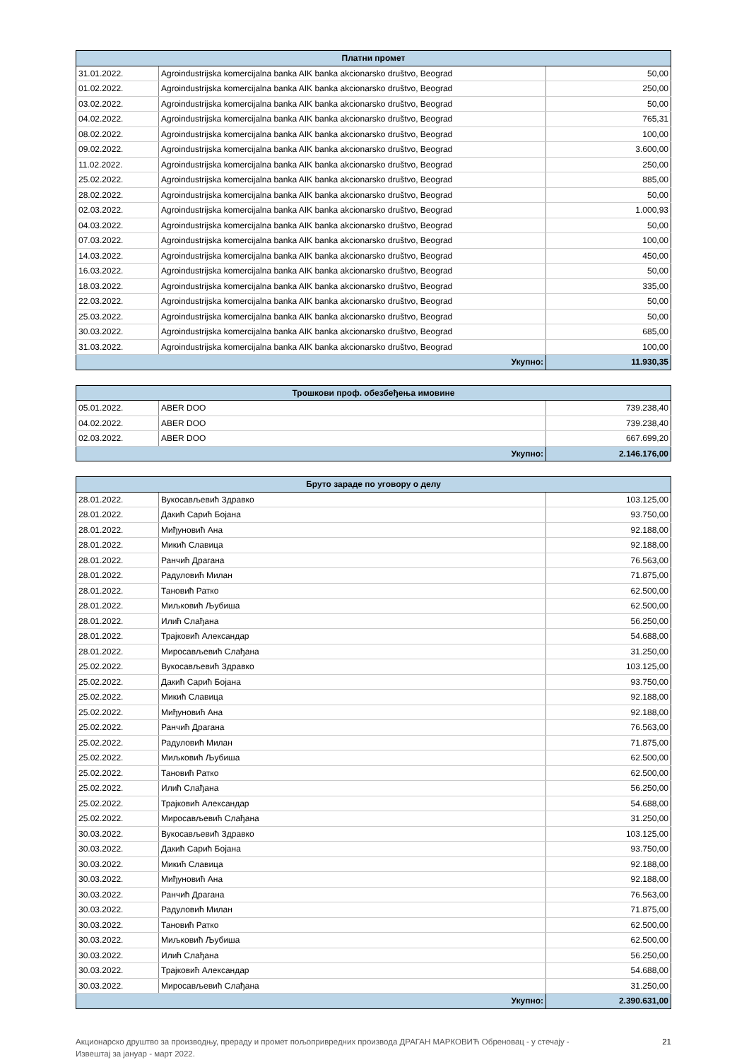| Платни промет | | |
| --- | --- | --- |
| 31.01.2022. | Agroindustrijska komercijalna banka AIK banka akcionarsko društvo, Beograd | 50,00 |
| 01.02.2022. | Agroindustrijska komercijalna banka AIK banka akcionarsko društvo, Beograd | 250,00 |
| 03.02.2022. | Agroindustrijska komercijalna banka AIK banka akcionarsko društvo, Beograd | 50,00 |
| 04.02.2022. | Agroindustrijska komercijalna banka AIK banka akcionarsko društvo, Beograd | 765,31 |
| 08.02.2022. | Agroindustrijska komercijalna banka AIK banka akcionarsko društvo, Beograd | 100,00 |
| 09.02.2022. | Agroindustrijska komercijalna banka AIK banka akcionarsko društvo, Beograd | 3.600,00 |
| 11.02.2022. | Agroindustrijska komercijalna banka AIK banka akcionarsko društvo, Beograd | 250,00 |
| 25.02.2022. | Agroindustrijska komercijalna banka AIK banka akcionarsko društvo, Beograd | 885,00 |
| 28.02.2022. | Agroindustrijska komercijalna banka AIK banka akcionarsko društvo, Beograd | 50,00 |
| 02.03.2022. | Agroindustrijska komercijalna banka AIK banka akcionarsko društvo, Beograd | 1.000,93 |
| 04.03.2022. | Agroindustrijska komercijalna banka AIK banka akcionarsko društvo, Beograd | 50,00 |
| 07.03.2022. | Agroindustrijska komercijalna banka AIK banka akcionarsko društvo, Beograd | 100,00 |
| 14.03.2022. | Agroindustrijska komercijalna banka AIK banka akcionarsko društvo, Beograd | 450,00 |
| 16.03.2022. | Agroindustrijska komercijalna banka AIK banka akcionarsko društvo, Beograd | 50,00 |
| 18.03.2022. | Agroindustrijska komercijalna banka AIK banka akcionarsko društvo, Beograd | 335,00 |
| 22.03.2022. | Agroindustrijska komercijalna banka AIK banka akcionarsko društvo, Beograd | 50,00 |
| 25.03.2022. | Agroindustrijska komercijalna banka AIK banka akcionarsko društvo, Beograd | 50,00 |
| 30.03.2022. | Agroindustrijska komercijalna banka AIK banka akcionarsko društvo, Beograd | 685,00 |
| 31.03.2022. | Agroindustrijska komercijalna banka AIK banka akcionarsko društvo, Beograd | 100,00 |
| Укупно: | | 11.930,35 |
| Трошкови проф. обезбеђења имовине | | |
| --- | --- | --- |
| 05.01.2022. | ABER DOO | 739.238,40 |
| 04.02.2022. | ABER DOO | 739.238,40 |
| 02.03.2022. | ABER DOO | 667.699,20 |
| Укупно: | | 2.146.176,00 |
| Бруто зараде по уговору о делу | | |
| --- | --- | --- |
| 28.01.2022. | Вукосављевић Здравко | 103.125,00 |
| 28.01.2022. | Дакић Сарић Бојана | 93.750,00 |
| 28.01.2022. | Миђуновић Ана | 92.188,00 |
| 28.01.2022. | Микић Славица | 92.188,00 |
| 28.01.2022. | Ранчић Драгана | 76.563,00 |
| 28.01.2022. | Радуловић Милан | 71.875,00 |
| 28.01.2022. | Тановић Ратко | 62.500,00 |
| 28.01.2022. | Миљковић Љубиша | 62.500,00 |
| 28.01.2022. | Илић Слађана | 56.250,00 |
| 28.01.2022. | Трајковић Александар | 54.688,00 |
| 28.01.2022. | Миросављевић Слађана | 31.250,00 |
| 25.02.2022. | Вукосављевић Здравко | 103.125,00 |
| 25.02.2022. | Дакић Сарић Бојана | 93.750,00 |
| 25.02.2022. | Микић Славица | 92.188,00 |
| 25.02.2022. | Миђуновић Ана | 92.188,00 |
| 25.02.2022. | Ранчић Драгана | 76.563,00 |
| 25.02.2022. | Радуловић Милан | 71.875,00 |
| 25.02.2022. | Миљковић Љубиша | 62.500,00 |
| 25.02.2022. | Тановић Ратко | 62.500,00 |
| 25.02.2022. | Илић Слађана | 56.250,00 |
| 25.02.2022. | Трајковић Александар | 54.688,00 |
| 25.02.2022. | Миросављевић Слађана | 31.250,00 |
| 30.03.2022. | Вукосављевић Здравко | 103.125,00 |
| 30.03.2022. | Дакић Сарић Бојана | 93.750,00 |
| 30.03.2022. | Микић Славица | 92.188,00 |
| 30.03.2022. | Миђуновић Ана | 92.188,00 |
| 30.03.2022. | Ранчић Драгана | 76.563,00 |
| 30.03.2022. | Радуловић Милан | 71.875,00 |
| 30.03.2022. | Тановић Ратко | 62.500,00 |
| 30.03.2022. | Миљковић Љубиша | 62.500,00 |
| 30.03.2022. | Илић Слађана | 56.250,00 |
| 30.03.2022. | Трајковић Александар | 54.688,00 |
| 30.03.2022. | Миросављевић Слађана | 31.250,00 |
| Укупно: | | 2.390.631,00 |
Акционарско друштво за производњу, прераду и промет пољопривредних производа ДРАГАН МАРКОВИЋ Обреновац - у стечају -
Извештај за јануар - март 2022. 21